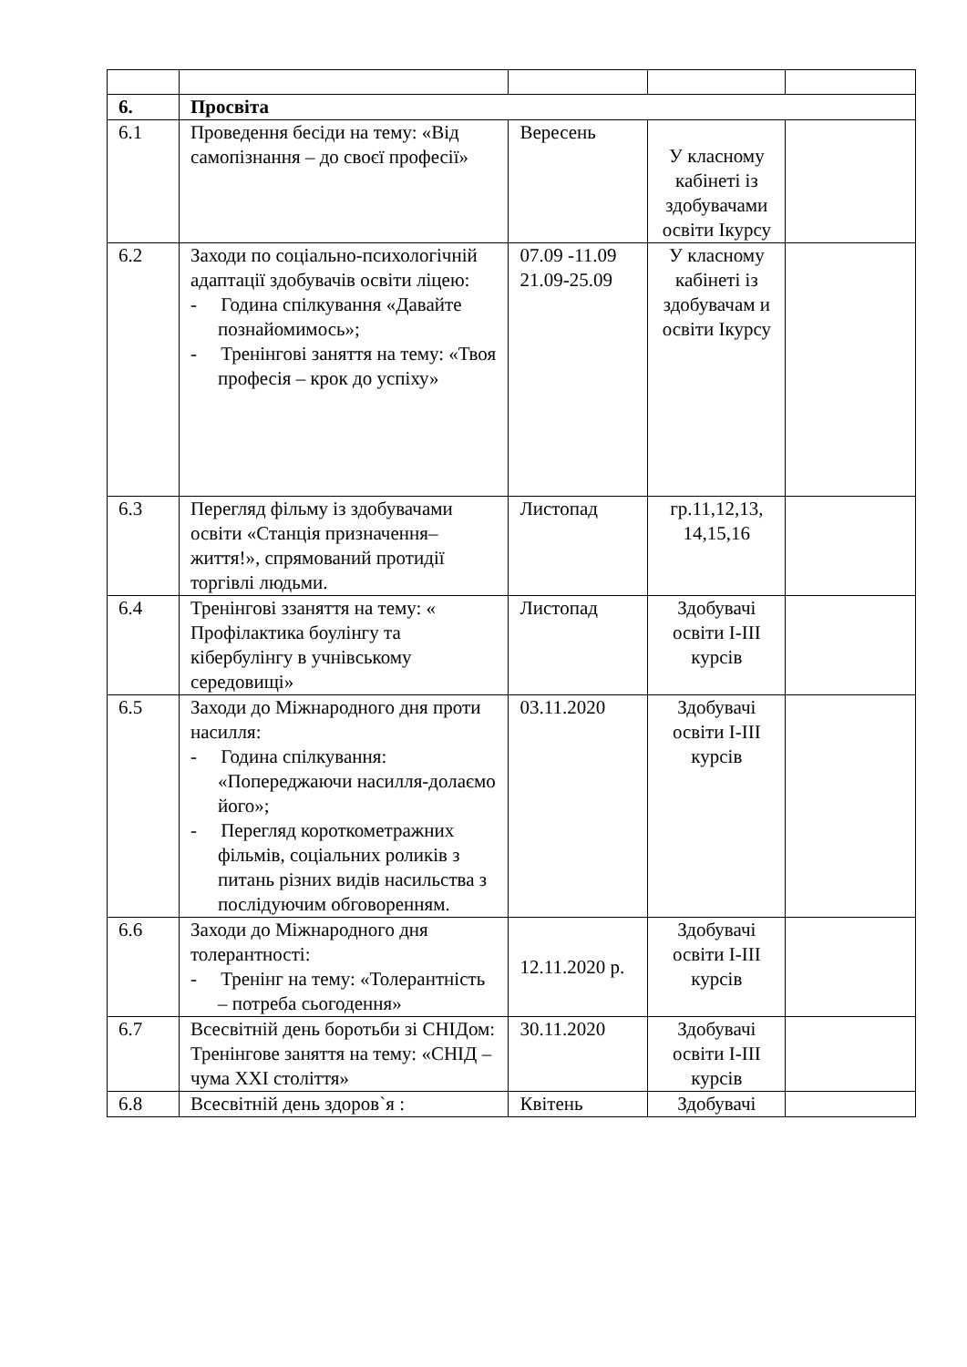| 6. | Просвіта | | | |
| 6.1 | Проведення бесіди на тему: «Від самопізнання – до своєї професії» | Вересень | У класному кабінеті із здобувачами освіти Ікурсу | |
| 6.2 | Заходи по соціально-психологічній адаптації здобувачів освіти ліцею: - Година спілкування «Давайте познайомимось»; - Тренінгові заняття на тему: «Твоя професія – крок до успіху» | 07.09 -11.09 21.09-25.09 | У класному кабінеті із здобувачам и освіти Ікурсу | |
| 6.3 | Перегляд фільму із здобувачами освіти «Станція призначення– життя!», спрямований протидії торгівлі людьми. | Листопад | гр.11,12,13, 14,15,16 | |
| 6.4 | Тренінгові ззаняття на тему: « Профілактика боулінгу та кібербулінгу в учнівському середовищі» | Листопад | Здобувачі освіти I-III курсів | |
| 6.5 | Заходи до Міжнародного дня проти насилля: - Година спілкування: «Попереджаючи насилля-долаємо його»; - Перегляд короткометражних фільмів, соціальних роликів з питань різних видів насильства з послідуючим обговоренням. | 03.11.2020 | Здобувачі освіти I-III курсів | |
| 6.6 | Заходи до Міжнародного дня толерантності: - Тренінг на тему: «Толерантність – потреба сьогодення» | 12.11.2020 р. | Здобувачі освіти I-III курсів | |
| 6.7 | Всесвітній день боротьби зі СНІДом: Тренінгове заняття на тему: «СНІД – чума XXI століття» | 30.11.2020 | Здобувачі освіти I-III курсів | |
| 6.8 | Всесвітній день здоров`я : | Квітень | Здобувачі | |